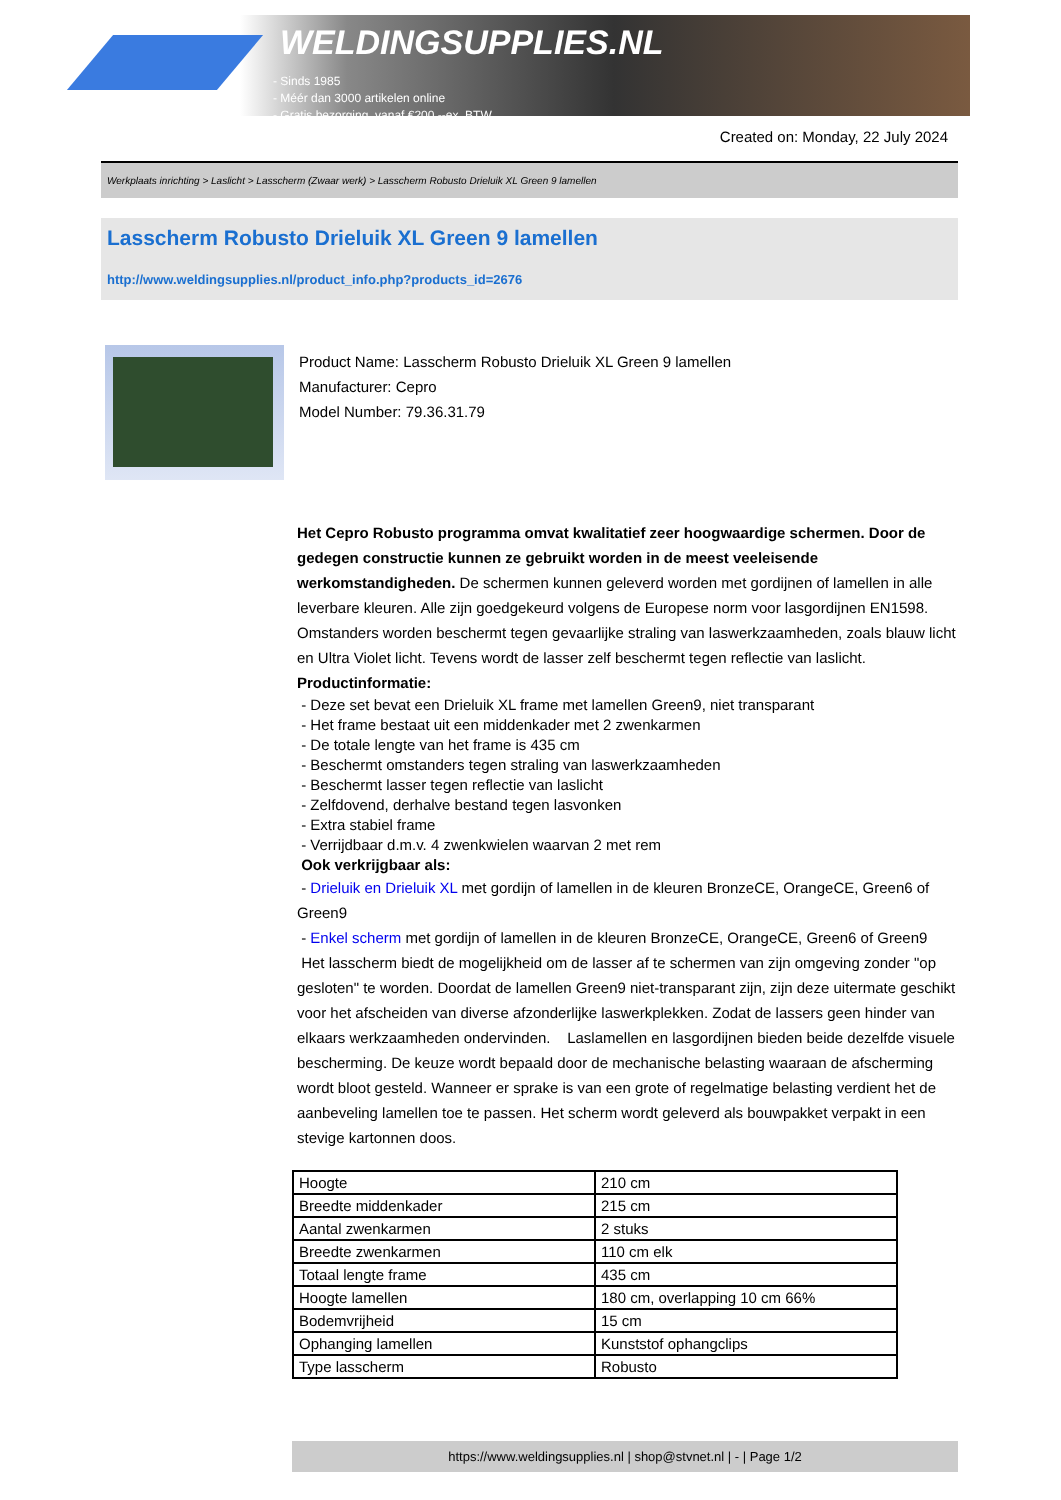WELDINGSUPPLIES.NL
- Sinds 1985
- Méér dan 3000 artikelen online
- Gratis bezorging, vanaf €200,--ex. BTW
Created on: Monday, 22 July 2024
Werkplaats inrichting > Laslicht > Lasscherm (Zwaar werk) > Lasscherm Robusto Drieluik XL Green 9 lamellen
Lasscherm Robusto Drieluik XL Green 9 lamellen
http://www.weldingsupplies.nl/product_info.php?products_id=2676
Product Name: Lasscherm Robusto Drieluik XL Green 9 lamellen
Manufacturer: Cepro
Model Number: 79.36.31.79
Het Cepro Robusto programma omvat kwalitatief zeer hoogwaardige schermen. Door de gedegen constructie kunnen ze gebruikt worden in de meest veeleisende werkomstandigheden. De schermen kunnen geleverd worden met gordijnen of lamellen in alle leverbare kleuren. Alle zijn goedgekeurd volgens de Europese norm voor lasgordijnen EN1598. Omstanders worden beschermt tegen gevaarlijke straling van laswerkzaamheden, zoals blauw licht en Ultra Violet licht. Tevens wordt de lasser zelf beschermt tegen reflectie van laslicht. Productinformatie:
- Deze set bevat een Drieluik XL frame met lamellen Green9, niet transparant
- Het frame bestaat uit een middenkader met 2 zwenkarmen
- De totale lengte van het frame is 435 cm
- Beschermt omstanders tegen straling van laswerkzaamheden
- Beschermt lasser tegen reflectie van laslicht
- Zelfdovend, derhalve bestand tegen lasvonken
- Extra stabiel frame
- Verrijdbaar d.m.v. 4 zwenkwielen waarvan 2 met rem
Ook verkrijgbaar als:
- Drieluik en Drieluik XL met gordijn of lamellen in de kleuren BronzeCE, OrangeCE, Green6 of Green9
- Enkel scherm met gordijn of lamellen in de kleuren BronzeCE, OrangeCE, Green6 of Green9
Het lasscherm biedt de mogelijkheid om de lasser af te schermen van zijn omgeving zonder "op gesloten" te worden. Doordat de lamellen Green9 niet-transparant zijn, zijn deze uitermate geschikt voor het afscheiden van diverse afzonderlijke laswerkplekken. Zodat de lassers geen hinder van elkaars werkzaamheden ondervinden. Laslamellen en lasgordijnen bieden beide dezelfde visuele bescherming. De keuze wordt bepaald door de mechanische belasting waaraan de afscherming wordt bloot gesteld. Wanneer er sprake is van een grote of regelmatige belasting verdient het de aanbeveling lamellen toe te passen. Het scherm wordt geleverd als bouwpakket verpakt in een stevige kartonnen doos.
| Hoogte | 210 cm |
| Breedte middenkader | 215 cm |
| Aantal zwenkarmen | 2 stuks |
| Breedte zwenkarmen | 110 cm elk |
| Totaal lengte frame | 435 cm |
| Hoogte lamellen | 180 cm, overlapping 10 cm 66% |
| Bodemvrijheid | 15 cm |
| Ophanging lamellen | Kunststof ophangclips |
| Type lasscherm | Robusto |
https://www.weldingsupplies.nl | shop@stvnet.nl | - | Page 1/2